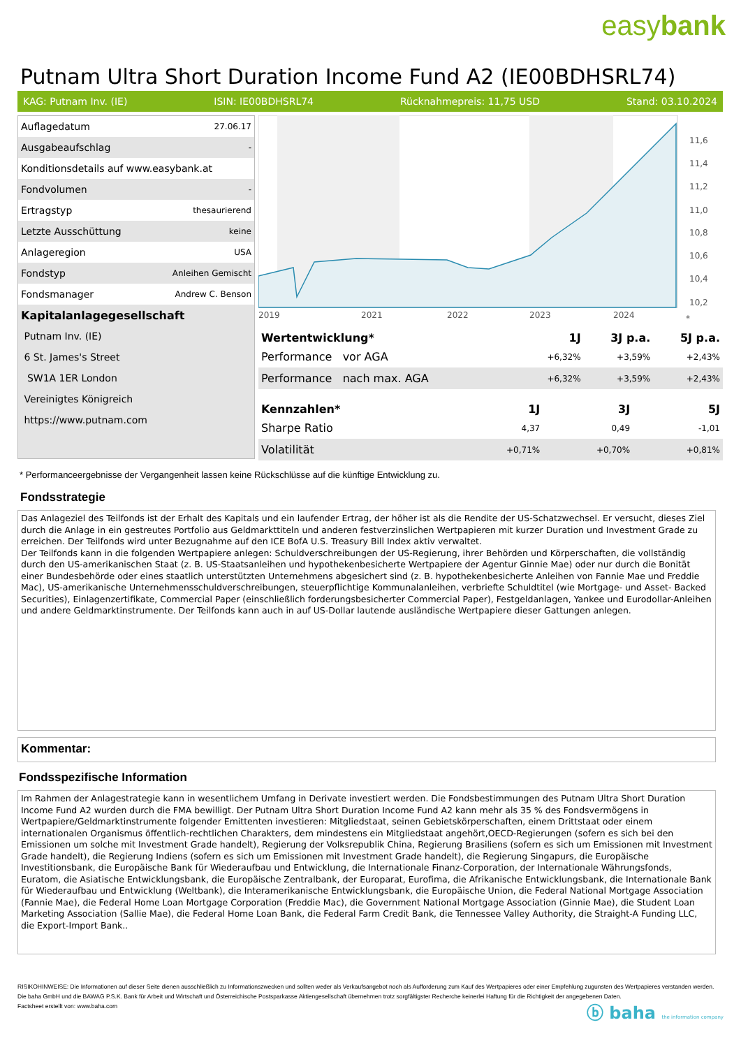easybank
Putnam Ultra Short Duration Income Fund A2 (IE00BDHSRL74)
KAG: Putnam Inv. (IE) ISIN: IE00BDHSRL74 Rücknahmepreis: 11,75 USD Stand: 03.10.2024
| Auflagedatum | 27.06.17 |
| Ausgabeaufschlag | - |
| Konditionsdetails auf www.easybank.at | |
| Fondvolumen | - |
| Ertragstyp | thesaurierend |
| Letzte Ausschüttung | keine |
| Anlageregion | USA |
| Fondstyp | Anleihen Gemischt |
| Fondsmanager | Andrew C. Benson |
| Kapitalanlagegesellschaft | |
| Putnam Inv. (IE) | |
| 6 St. James's Street | |
| SW1A 1ER London | |
| Vereinigtes Königreich | |
| https://www.putnam.com | |
11,6
11,4
11,2
11,0
10,8
10,6
10,4
10,2
2019
2021
2022
2023
2024
*
| Wertentwicklung* | 1J | 3J p.a. | 5J p.a. |
| --- | --- | --- | --- |
| Performance vor AGA | +6,32% | +3,59% | +2,43% |
| Performance nach max. AGA | +6,32% | +3,59% | +2,43% |
| Kennzahlen* | 1J | 3J | 5J |
| --- | --- | --- | --- |
| Sharpe Ratio | 4,37 | 0,49 | -1,01 |
| Volatilität | +0,71% | +0,70% | +0,81% |
* Performanceergebnisse der Vergangenheit lassen keine Rückschlüsse auf die künftige Entwicklung zu.
Fondsstrategie
Das Anlageziel des Teilfonds ist der Erhalt des Kapitals und ein laufender Ertrag, der höher ist als die Rendite der US-Schatzwechsel. Er versucht, dieses Ziel durch die Anlage in ein gestreutes Portfolio aus Geldmarkttiteln und anderen festverzinslichen Wertpapieren mit kurzer Duration und Investment Grade zu erreichen. Der Teilfonds wird unter Bezugnahme auf den ICE BofA U.S. Treasury Bill Index aktiv verwaltet.
Der Teilfonds kann in die folgenden Wertpapiere anlegen: Schuldverschreibungen der US-Regierung, ihrer Behörden und Körperschaften, die vollständig durch den US-amerikanischen Staat (z. B. US-Staatsanleihen und hypothekenbesicherte Wertpapiere der Agentur Ginnie Mae) oder nur durch die Bonität einer Bundesbehörde oder eines staatlich unterstützten Unternehmens abgesichert sind (z. B. hypothekenbesicherte Anleihen von Fannie Mae und Freddie Mac), US-amerikanische Unternehmensschuldverschreibungen, steuerpflichtige Kommunalanleihen, verbriefte Schuldtitel (wie Mortgage- und Asset- Backed Securities), Einlagenzertifikate, Commercial Paper (einschließlich forderungsbesicherter Commercial Paper), Festgeldanlagen, Yankee und Eurodollar-Anleihen und andere Geldmarktinstrumente. Der Teilfonds kann auch in auf US-Dollar lautende ausländische Wertpapiere dieser Gattungen anlegen.
Kommentar:
Fondsspezifische Information
Im Rahmen der Anlagestrategie kann in wesentlichem Umfang in Derivate investiert werden. Die Fondsbestimmungen des Putnam Ultra Short Duration Income Fund A2 wurden durch die FMA bewilligt. Der Putnam Ultra Short Duration Income Fund A2 kann mehr als 35 % des Fondsvermögens in Wertpapiere/Geldmarktinstrumente folgender Emittenten investieren: Mitgliedstaat, seinen Gebietskörperschaften, einem Drittstaat oder einem internationalen Organismus öffentlich-rechtlichen Charakters, dem mindestens ein Mitgliedstaat angehört,OECD-Regierungen (sofern es sich bei den Emissionen um solche mit Investment Grade handelt), Regierung der Volksrepublik China, Regierung Brasiliens (sofern es sich um Emissionen mit Investment Grade handelt), die Regierung Indiens (sofern es sich um Emissionen mit Investment Grade handelt), die Regierung Singapurs, die Europäische Investitionsbank, die Europäische Bank für Wiederaufbau und Entwicklung, die Internationale Finanz-Corporation, der Internationale Währungsfonds, Euratom, die Asiatische Entwicklungsbank, die Europäische Zentralbank, der Europarat, Eurofima, die Afrikanische Entwicklungsbank, die Internationale Bank für Wiederaufbau und Entwicklung (Weltbank), die Interamerikanische Entwicklungsbank, die Europäische Union, die Federal National Mortgage Association (Fannie Mae), die Federal Home Loan Mortgage Corporation (Freddie Mac), die Government National Mortgage Association (Ginnie Mae), die Student Loan Marketing Association (Sallie Mae), die Federal Home Loan Bank, die Federal Farm Credit Bank, die Tennessee Valley Authority, die Straight-A Funding LLC, die Export-Import Bank..
RISIKOHINWEISE: Die Informationen auf dieser Seite dienen ausschließlich zu Informationszwecken und sollten weder als Verkaufsangebot noch als Aufforderung zum Kauf des Wertpapieres oder einer Empfehlung zugunsten des Wertpapieres verstanden werden. Die baha GmbH und die BAWAG P.S.K. Bank für Arbeit und Wirtschaft und Österreichische Postsparkasse Aktiengesellschaft übernehmen trotz sorgfältigster Recherche keinerlei Haftung für die Richtigkeit der angegebenen Daten.
Factsheet erstellt von: www.baha.com
ⓑ baha the information company